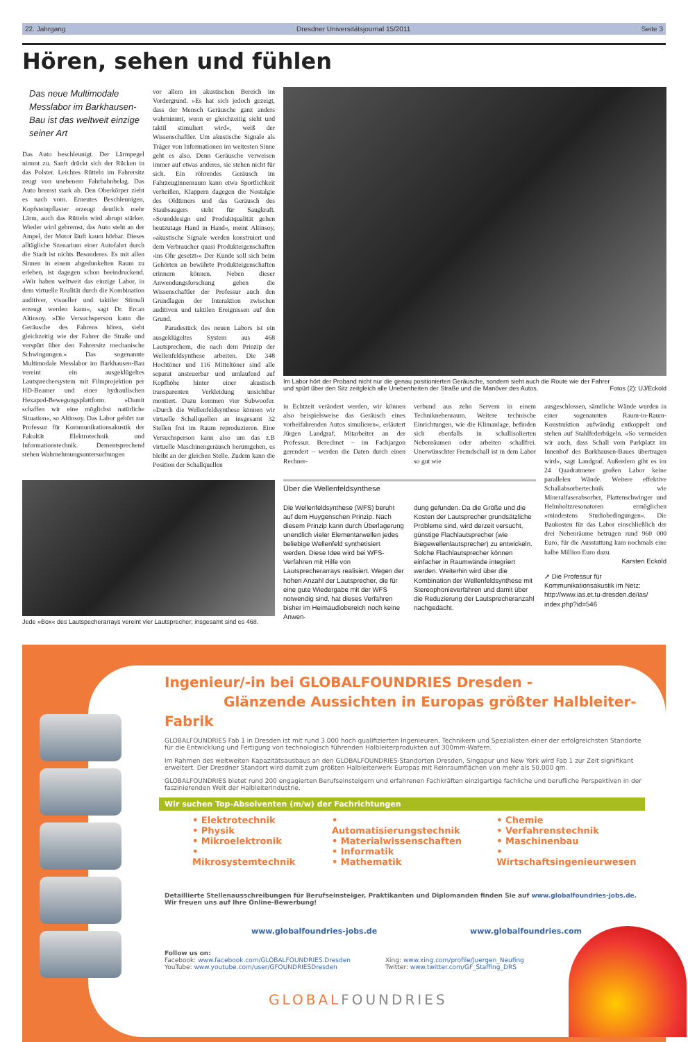22. Jahrgang Dresdner Universitätsjournal 15/2011 Seite 3
Hören, sehen und fühlen
Das neue Multimodale Messlabor im Barkhausen-Bau ist das weltweit einzige seiner Art
Das Auto beschleunigt. Der Lärmpegel nimmt zu. Sanft drückt sich der Rücken in das Polster. Leichtes Rütteln im Fahrersitz zeugt von unebenem Fahrbahnbelag. Das Auto bremst stark ab. Den Oberkörper zieht es nach vorn. Erneutes Beschleunigen, Kopfsteinpflaster erzeugt deutlich mehr Lärm, auch das Rütteln wird abrupt stärker. Wieder wird gebremst, das Auto steht an der Ampel, der Motor läuft kaum hörbar. Dieses alltägliche Szenarium einer Autofahrt durch die Stadt ist nichts Besonderes. Es mit allen Sinnen in einem abgedunkelten Raum zu erleben, ist dagegen schon beeindruckend. »Wir haben weltweit das einzige Labor, in dem virtuelle Realität durch die Kombination auditiver, visueller und taktiler Stimuli erzeugt werden kann«, sagt Dr. Ercan Altinsoy. »Die Versuchsperson kann die Geräusche des Fahrens hören, sieht gleichzeitig wie der Fahrer die Straße und verspürt über den Fahrersitz mechanische Schwingungen.« Das sogenannte Multimodale Messlabor im Barkhausen-Bau vereint ein ausgeklügeltes Lautsprechersystem mit Filmprojektion per HD-Beamer und einer hydraulischen Hexapod-Bewegungsplattform. »Damit schaffen wir eine möglichst natürliche Situation«, so Altinsoy. Das Labor gehört zur Professur für Kommunikationsakustik der Fakultät Elektrotechnik und Informationstechnik. Dementsprechend stehen Wahrnehmungsuntersuchungen
vor allem im akustischen Bereich im Vordergrund. »Es hat sich jedoch gezeigt, dass der Mensch Geräusche ganz anders wahrnimmt, wenn er gleichzeitig sieht und taktil stimuliert wird«, weiß der Wissenschaftler. Um akustische Signale als Träger von Informationen im weitesten Sinne geht es also. Denn Geräusche verweisen immer auf etwas anderes, sie stehen nicht für sich. Ein röhrendes Geräusch im Fahrzeuginnenraum kann etwa Sportlichkeit verheißen, Klappern dagegen die Nostalgie des Oldtimers und das Geräusch des Staubsaugers steht für Saugkraft. »Sounddesign und Produktqualität gehen heutzutage Hand in Hand«, meint Altinsoy, »akustische Signale werden konstruiert und dem Verbraucher quasi Produkteigenschaften ›ins Ohr gesetzt‹« Der Kunde soll sich beim Gehörten an bewährte Produkteigenschaften erinnern können. Neben dieser Anwendungsforschung gehen die Wissenschaftler der Professur auch den Grundlagen der Interaktion zwischen auditiven und taktilen Ereignissen auf den Grund.
Paradestück des neuen Labors ist ein ausgeklügeltes System aus 468 Lautsprechern, die nach dem Prinzip der Wellenfeldsynthese arbeiten. Die 348 Hochtöner und 116 Mitteltöner sind alle separat ansteuerbar und umlaufend auf Kopfhöhe hinter einer akustisch transparenten Verkleidung unsichtbar montiert. Dazu kommen vier Subwoofer. »Durch die Wellenfeldsynthese können wir virtuelle Schallquellen an insgesamt 32 Stellen frei im Raum reproduzieren. Eine Versuchsperson kann also um das z.B virtuelle Maschinengeräusch herumgehen, es bleibt an der gleichen Stelle. Zudem kann die Position der Schallquellen
Jede »Box« des Lautspecherarrays vereint vier Lautsprecher; insgesamt sind es 468.
Im Labor hört der Proband nicht nur die genau positionierten Geräusche, sondern sieht auch die Route wie der Fahrer und spürt über den Sitz zeitgleich alle Unebenheiten der Straße und die Manöver des Autos. Fotos (2): UJ/Eckold
in Echtzeit verändert werden, wir können also beispielsweise das Geräusch eines vorbeifahrenden Autos simulieren«, erläutert Jürgen Landgraf, Mitarbeiter an der Professur. Berechnet – im Fachjargon gerendert – werden die Daten durch einen Rechner-
verbund aus zehn Servern in einem Technikneben­raum. Weitere technische Einrichtungen, wie die Klimanlage, befinden sich ebenfalls in schallisolierten Nebenräumen oder arbeiten schallfrei. Unerwünschter Fremdschall ist in dem Labor so gut wie
Über die Wellenfeldsynthese
Die Wellenfeldsynthese (WFS) beruht auf dem Huygenschen Prinzip. Nach diesem Prinzip kann durch Überlagerung unendlich vieler Elementarwellen jedes beliebige Wellenfeld synthetisiert werden. Diese Idee wird bei WFS-Verfahren mit Hilfe von Lautsprecherarrays realisiert. Wegen der hohen Anzahl der Lautsprecher, die für eine gute Wiedergabe mit der WFS notwendig sind, hat dieses Verfahren bisher im Heimaudiobereich noch keine Anwen-
dung gefunden. Da die Größe und die Kosten der Lautsprecher grundsätzliche Probleme sind, wird derzeit versucht, günstige Flachlautsprecher (wie Biegewellenlautsprecher) zu entwickeln. Solche Flachlautsprecher können einfacher in Raumwände integriert werden. Weiterhin wird über die Kombination der Wellenfeldsynthese mit Stereophonieverfahren und damit über die Reduzierung der Lautsprecheranzahl nachgedacht.
ausgeschlossen, sämtliche Wände wurden in einer sogenannten Raum-in-Raum-Konstruktion aufwändig entkoppelt und stehen auf Stahlfederbügeln. »So vermeiden wir auch, dass Schall vom Parkplatz im Innenhof des Barkhausen-Baues übertragen wird«, sagt Landgraf. Außerdem gibt es im 24 Quadratmeter großen Labor keine parallelen Wände. Weitere effektive Schallabsorbertechnik wie Mineralfaserabsorber, Plattenschwinger und Helmholtzresonatoren ermöglichen »mindestens Studiobedingungen«. Die Baukosten für das Labor einschließlich der drei Nebenräume betrugen rund 960 000 Euro, für die Ausstattung kam nochmals eine halbe Million Euro dazu.
Karsten Eckold
➚ Die Professur für Kommunikationsakustik im Netz:
http://www.ias.et.tu-dresden.de/ias/ index.php?id=546
Ingenieur/-in bei GLOBALFOUNDRIES Dresden -
Glänzende Aussichten in Europas größter Halbleiter-Fabrik
GLOBALFOUNDRIES Fab 1 in Dresden ist mit rund 3.000 hoch qualifizierten Ingenieuren, Technikern und Spezialisten einer der erfolgreichsten Standorte für die Entwicklung und Fertigung von technologisch führenden Halbleiterprodukten auf 300mm-Wafern.
Im Rahmen des weltweiten Kapazitätsausbaus an den GLOBALFOUNDRIES-Standorten Dresden, Singapur und New York wird Fab 1 zur Zeit signifikant erweitert. Der Dresdner Standort wird damit zum größten Halbleiterwerk Europas mit Reinraumflächen von mehr als 50.000 qm.
GLOBALFOUNDRIES bietet rund 200 engagierten Berufseinsteigern und erfahrenen Fachkräften einzigartige fachliche und berufliche Perspektiven in der faszinierenden Welt der Halbleiterindustrie.
Wir suchen Top-Absolventen (m/w) der Fachrichtungen
• Elektrotechnik
• Physik
• Mikroelektronik
• Mikrosystemtechnik
• Automatisierungstechnik
• Materialwissenschaften
• Informatik
• Mathematik
• Chemie
• Verfahrenstechnik
• Maschinenbau
• Wirtschaftsingenieurwesen
Detaillierte Stellenausschreibungen für Berufseinsteiger, Praktikanten und Diplomanden finden Sie auf www.globalfoundries-jobs.de.
Wir freuen uns auf Ihre Online-Bewerbung!
www.globalfoundries-jobs.de www.globalfoundries.com
Follow us on:
Facebook: www.facebook.com/GLOBALFOUNDRIES.Dresden
YouTube: www.youtube.com/user/GFOUNDRIESDresden
Xing: www.xing.com/profile/Juergen_Neufing
Twitter: www.twitter.com/GF_Staffing_DRS
GLOBALFOUNDRIES